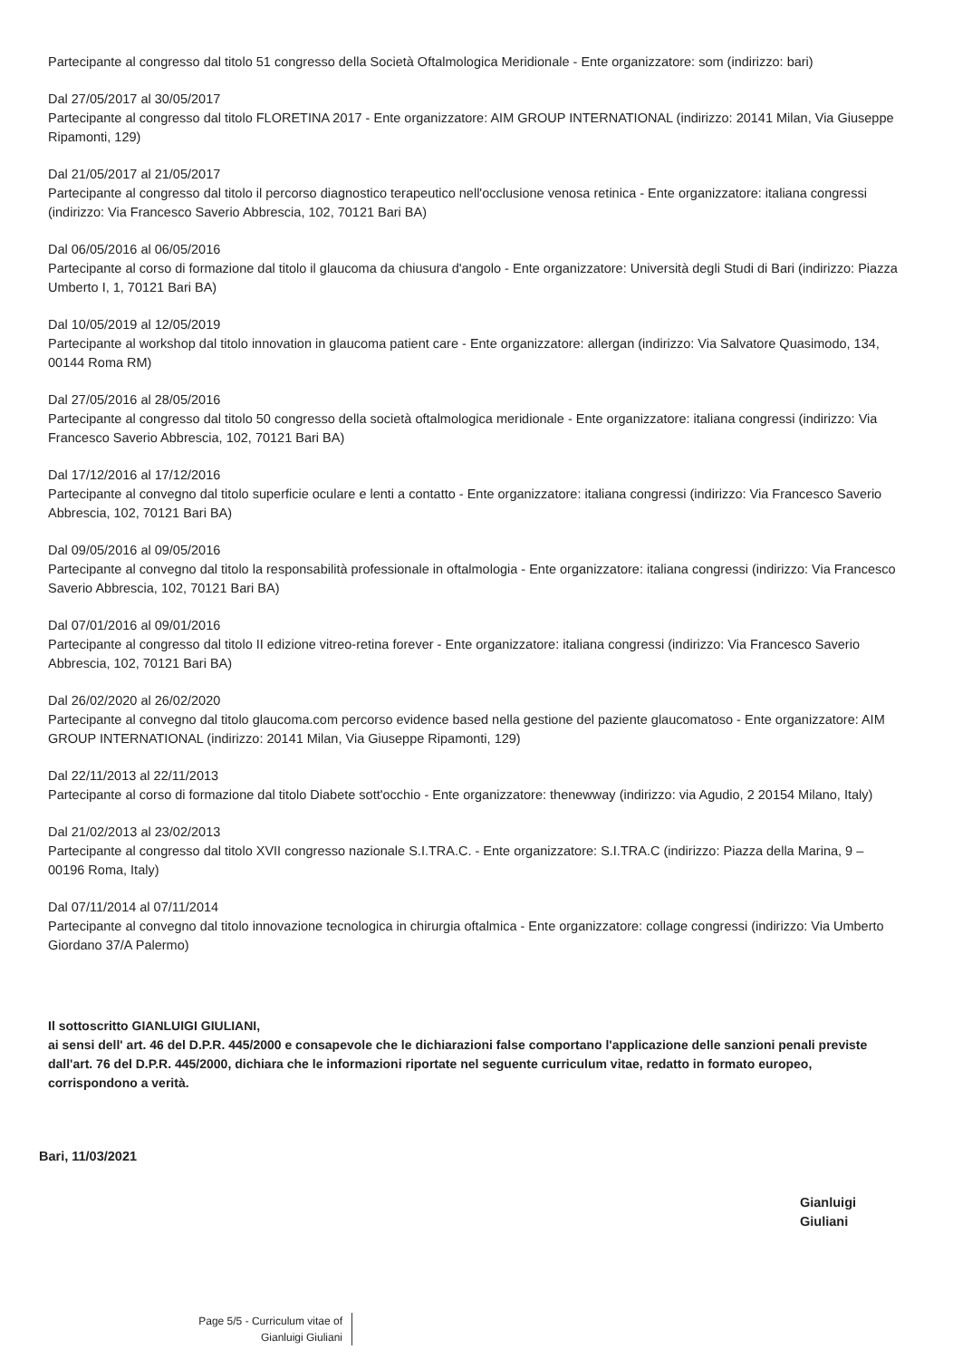Partecipante al congresso dal titolo 51 congresso della Società Oftalmologica Meridionale - Ente organizzatore: som (indirizzo: bari)
Dal 27/05/2017 al 30/05/2017
Partecipante al congresso dal titolo FLORETINA 2017 - Ente organizzatore: AIM GROUP INTERNATIONAL (indirizzo: 20141 Milan, Via Giuseppe Ripamonti, 129)
Dal 21/05/2017 al 21/05/2017
Partecipante al congresso dal titolo il percorso diagnostico terapeutico nell'occlusione venosa retinica - Ente organizzatore: italiana congressi (indirizzo: Via Francesco Saverio Abbrescia, 102, 70121 Bari BA)
Dal 06/05/2016 al 06/05/2016
Partecipante al corso di formazione dal titolo il glaucoma da chiusura d'angolo - Ente organizzatore: Università degli Studi di Bari (indirizzo: Piazza Umberto I, 1, 70121 Bari BA)
Dal 10/05/2019 al 12/05/2019
Partecipante al workshop dal titolo innovation in glaucoma patient care - Ente organizzatore: allergan (indirizzo: Via Salvatore Quasimodo, 134, 00144 Roma RM)
Dal 27/05/2016 al 28/05/2016
Partecipante al congresso dal titolo 50 congresso della società oftalmologica meridionale - Ente organizzatore: italiana congressi (indirizzo: Via Francesco Saverio Abbrescia, 102, 70121 Bari BA)
Dal 17/12/2016 al 17/12/2016
Partecipante al convegno dal titolo superficie oculare e lenti a contatto - Ente organizzatore: italiana congressi (indirizzo: Via Francesco Saverio Abbrescia, 102, 70121 Bari BA)
Dal 09/05/2016 al 09/05/2016
Partecipante al convegno dal titolo la responsabilità professionale in oftalmologia - Ente organizzatore: italiana congressi (indirizzo: Via Francesco Saverio Abbrescia, 102, 70121 Bari BA)
Dal 07/01/2016 al 09/01/2016
Partecipante al congresso dal titolo II edizione vitreo-retina forever - Ente organizzatore: italiana congressi (indirizzo: Via Francesco Saverio Abbrescia, 102, 70121 Bari BA)
Dal 26/02/2020 al 26/02/2020
Partecipante al convegno dal titolo glaucoma.com percorso evidence based nella gestione del paziente glaucomatoso - Ente organizzatore: AIM GROUP INTERNATIONAL (indirizzo: 20141 Milan, Via Giuseppe Ripamonti, 129)
Dal 22/11/2013 al 22/11/2013
Partecipante al corso di formazione dal titolo Diabete sott'occhio - Ente organizzatore: thenewway (indirizzo: via Agudio, 2 20154 Milano, Italy)
Dal 21/02/2013 al 23/02/2013
Partecipante al congresso dal titolo XVII congresso nazionale S.I.TRA.C. - Ente organizzatore: S.I.TRA.C (indirizzo: Piazza della Marina, 9 – 00196 Roma, Italy)
Dal 07/11/2014 al 07/11/2014
Partecipante al convegno dal titolo innovazione tecnologica in chirurgia oftalmica - Ente organizzatore: collage congressi (indirizzo: Via Umberto Giordano 37/A Palermo)
Il sottoscritto GIANLUIGI GIULIANI,
ai sensi dell' art. 46 del D.P.R. 445/2000 e consapevole che le dichiarazioni false comportano l'applicazione delle sanzioni penali previste dall'art. 76 del D.P.R. 445/2000, dichiara che le informazioni riportate nel seguente curriculum vitae, redatto in formato europeo, corrispondono a verità.
Bari, 11/03/2021
Gianluigi Giuliani
Page 5/5 - Curriculum vitae of
Gianluigi Giuliani